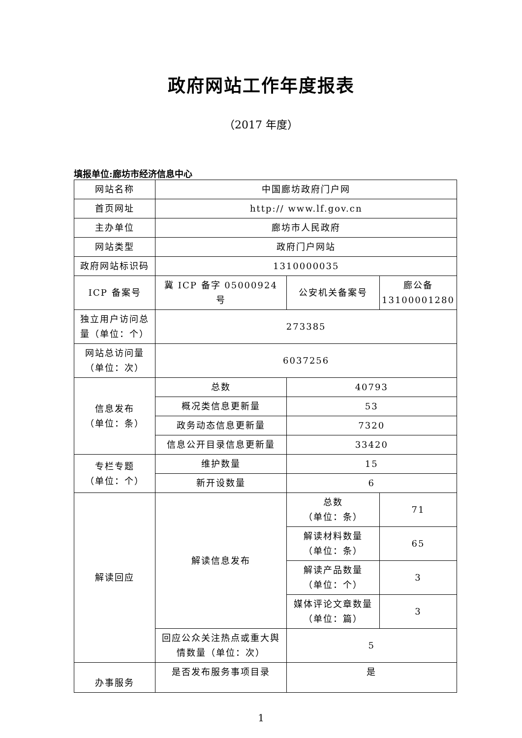政府网站工作年度报表
（2017 年度）
填报单位:廊坊市经济信息中心
| 网站名称 | 中国廊坊政府门户网 | | |
| 首页网址 | http:// www.lf.gov.cn | | |
| 主办单位 | 廊坊市人民政府 | | |
| 网站类型 | 政府门户网站 | | |
| 政府网站标识码 | 1310000035 | | |
| ICP 备案号 | 冀 ICP 备字 05000924 号 | 公安机关备案号 | 廊公备 13100001280 |
| 独立用户访问总量（单位：个） | 273385 | | |
| 网站总访问量 （单位：次） | 6037256 | | |
| 信息发布 （单位：条） | 总数 | 40793 | |
| | 概况类信息更新量 | 53 | |
| | 政务动态信息更新量 | 7320 | |
| | 信息公开目录信息更新量 | 33420 | |
| 专栏专题 （单位：个） | 维护数量 | 15 | |
| | 新开设数量 | 6 | |
| 解读回应 | 解读信息发布 | 总数 （单位：条） | 71 |
| | | 解读材料数量 （单位：条） | 65 |
| | | 解读产品数量 （单位：个） | 3 |
| | | 媒体评论文章数量 （单位：篇） | 3 |
| | 回应公众关注热点或重大舆情数量（单位：次） | 5 | |
| 办事服务 | 是否发布服务事项目录 | 是 | |
1